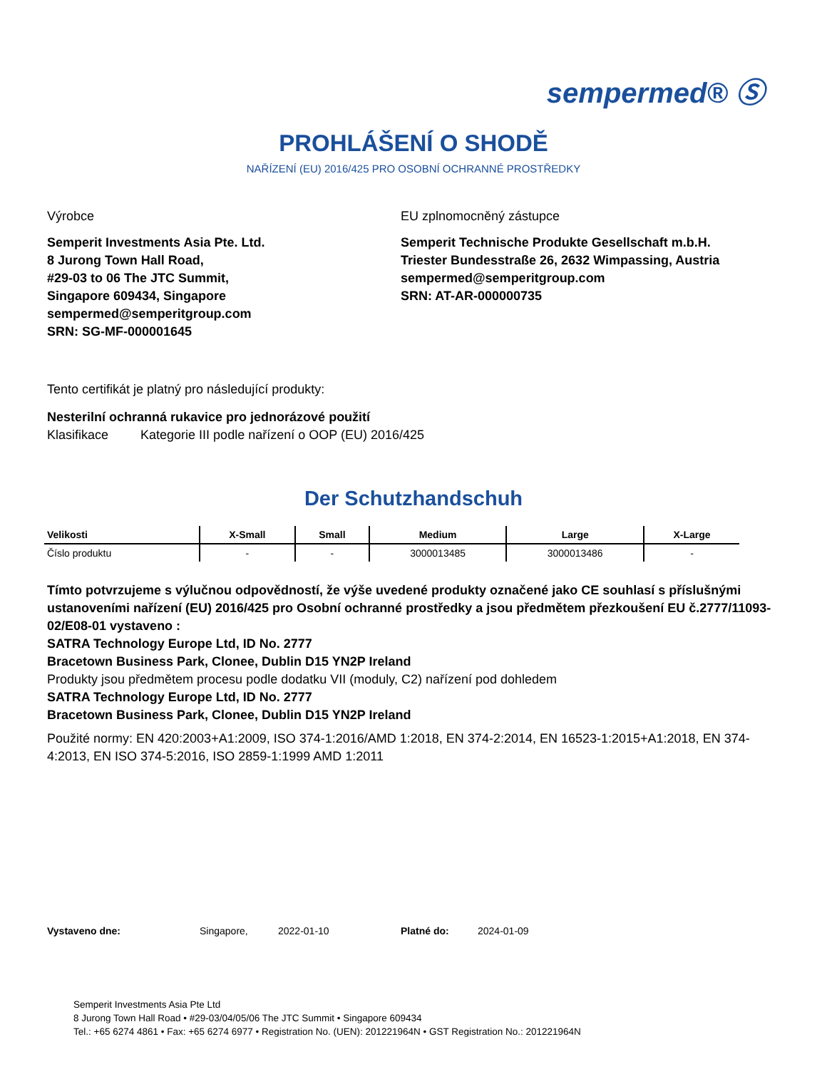sempermed® Ⓢ
PROHLÁŠENÍ O SHODĚ
NAŘÍZENÍ (EU) 2016/425 PRO OSOBNÍ OCHRANNÉ PROSTŘEDKY
Výrobce
Semperit Investments Asia Pte. Ltd.
8 Jurong Town Hall Road,
#29-03 to 06 The JTC Summit,
Singapore 609434, Singapore
sempermed@semperitgroup.com
SRN: SG-MF-000001645
EU zplnomocněný zástupce
Semperit Technische Produkte Gesellschaft m.b.H.
Triester Bundesstraße 26, 2632 Wimpassing, Austria
sempermed@semperitgroup.com
SRN: AT-AR-000000735
Tento certifikát je platný pro následující produkty:
Nesterilní ochranná rukavice pro jednorázové použití
Klasifikace Kategorie III podle nařízení o OOP (EU) 2016/425
Der Schutzhandschuh
| Velikosti | X-Small | Small | Medium | Large | X-Large |
| --- | --- | --- | --- | --- | --- |
| Číslo produktu | - | - | 3000013485 | 3000013486 | - |
Tímto potvrzujeme s výlučnou odpovědností, že výše uvedené produkty označené jako CE souhlasí s příslušnými ustanoveními nařízení (EU) 2016/425 pro Osobní ochranné prostředky a jsou předmětem přezkoušení EU č.2777/11093-02/E08-01 vystaveno :
SATRA Technology Europe Ltd, ID No. 2777
Bracetown Business Park, Clonee, Dublin D15 YN2P Ireland
Produkty jsou předmětem procesu podle dodatku VII (moduly, C2) nařízení pod dohledem
SATRA Technology Europe Ltd, ID No. 2777
Bracetown Business Park, Clonee, Dublin D15 YN2P Ireland
Použité normy: EN 420:2003+A1:2009, ISO 374-1:2016/AMD 1:2018, EN 374-2:2014, EN 16523-1:2015+A1:2018, EN 374-4:2013, EN ISO 374-5:2016, ISO 2859-1:1999 AMD 1:2011
Vystaveno dne: Singapore, 2022-01-10 Platné do: 2024-01-09
Semperit Investments Asia Pte Ltd
8 Jurong Town Hall Road • #29-03/04/05/06 The JTC Summit • Singapore 609434
Tel.: +65 6274 4861 • Fax: +65 6274 6977 • Registration No. (UEN): 201221964N • GST Registration No.: 201221964N